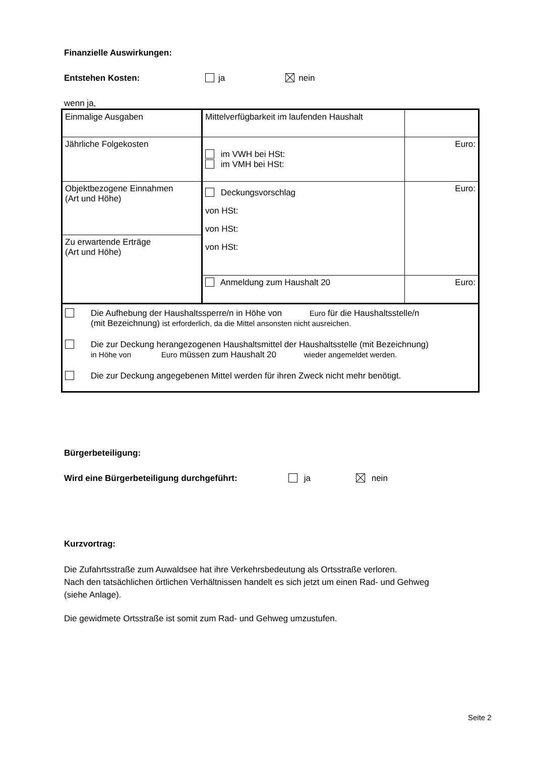Finanzielle Auswirkungen:
Entstehen Kosten: ja nein
wenn ja,
| Einmalige Ausgaben | Mittelverfügbarkeit im laufenden Haushalt | |
| Jährliche Folgekosten | im VWH bei HSt: im VMH bei HSt: | Euro: |
| Objektbezogene Einnahmen (Art und Höhe) | Deckungsvorschlag von HSt: von HSt: von HSt: | Euro: |
| Zu erwartende Erträge (Art und Höhe) | | |
| | Anmeldung zum Haushalt 20 | Euro: |
| Die Aufhebung der Haushaltssperre/n in Höhe von Euro für die Haushaltsstelle/n (mit Bezeichnung) ist erforderlich, da die Mittel ansonsten nicht ausreichen. Die zur Deckung herangezogenen Haushaltsmittel der Haushaltsstelle (mit Bezeichnung) in Höhe von Euro müssen zum Haushalt 20 wieder angemeldet werden. Die zur Deckung angegebenen Mittel werden für ihren Zweck nicht mehr benötigt. | | |
Bürgerbeteiligung:
Wird eine Bürgerbeteiligung durchgeführt: ja nein
Kurzvortrag:
Die Zufahrtsstraße zum Auwaldsee hat ihre Verkehrsbedeutung als Ortsstraße verloren.
Nach den tatsächlichen örtlichen Verhältnissen handelt es sich jetzt um einen Rad- und Gehweg
(siehe Anlage).
Die gewidmete Ortsstraße ist somit zum Rad- und Gehweg umzustufen.
Seite 2